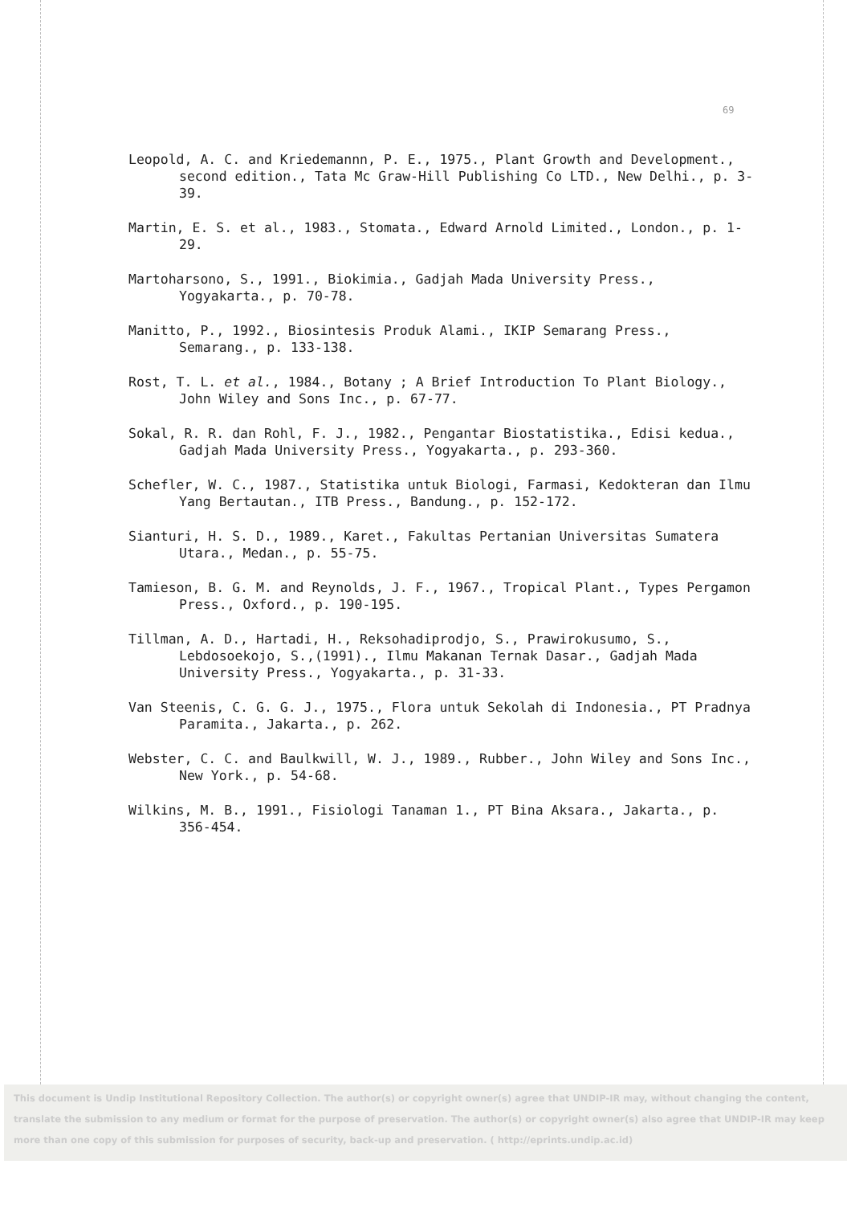69
Leopold, A. C. and Kriedemannn, P. E., 1975., Plant Growth and Development., second edition., Tata Mc Graw-Hill Publishing Co LTD., New Delhi., p. 3-39.
Martin, E. S. et al., 1983., Stomata., Edward Arnold Limited., London., p. 1-29.
Martoharsono, S., 1991., Biokimia., Gadjah Mada University Press., Yogyakarta., p. 70-78.
Manitto, P., 1992., Biosintesis Produk Alami., IKIP Semarang Press., Semarang., p. 133-138.
Rost, T. L. et al., 1984., Botany ; A Brief Introduction To Plant Biology., John Wiley and Sons Inc., p. 67-77.
Sokal, R. R. dan Rohl, F. J., 1982., Pengantar Biostatistika., Edisi kedua., Gadjah Mada University Press., Yogyakarta., p. 293-360.
Schefler, W. C., 1987., Statistika untuk Biologi, Farmasi, Kedokteran dan Ilmu Yang Bertautan., ITB Press., Bandung., p. 152-172.
Sianturi, H. S. D., 1989., Karet., Fakultas Pertanian Universitas Sumatera Utara., Medan., p. 55-75.
Tamieson, B. G. M. and Reynolds, J. F., 1967., Tropical Plant., Types Pergamon Press., Oxford., p. 190-195.
Tillman, A. D., Hartadi, H., Reksohadiprodjo, S., Prawirokusumo, S., Lebdosoekojo, S.,(1991)., Ilmu Makanan Ternak Dasar., Gadjah Mada University Press., Yogyakarta., p. 31-33.
Van Steenis, C. G. G. J., 1975., Flora untuk Sekolah di Indonesia., PT Pradnya Paramita., Jakarta., p. 262.
Webster, C. C. and Baulkwill, W. J., 1989., Rubber., John Wiley and Sons Inc., New York., p. 54-68.
Wilkins, M. B., 1991., Fisiologi Tanaman 1., PT Bina Aksara., Jakarta., p. 356-454.
This document is Undip Institutional Repository Collection. The author(s) or copyright owner(s) agree that UNDIP-IR may, without changing the content, translate the submission to any medium or format for the purpose of preservation. The author(s) or copyright owner(s) also agree that UNDIP-IR may keep more than one copy of this submission for purposes of security, back-up and preservation. ( http://eprints.undip.ac.id)